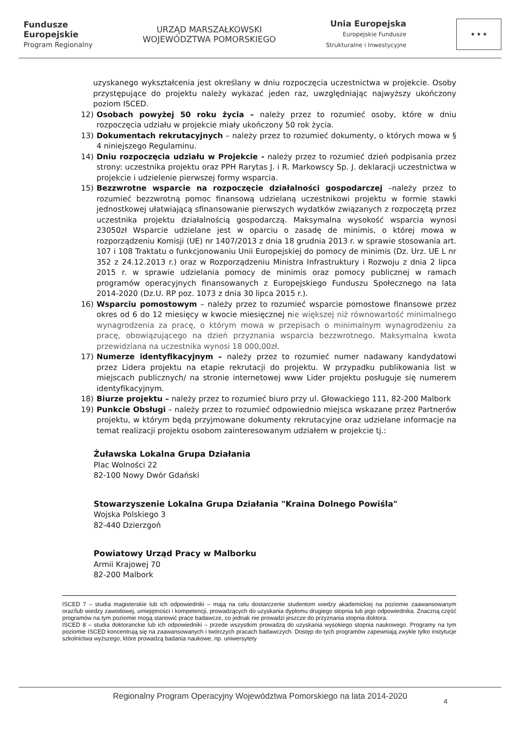Fundusze
Europejskie
Program Regionalny
URZĄD MARSZAŁKOWSKI
WOJEWÓDZTWA POMORSKIEGO
Unia Europejska
Europejskie Fundusze
Strukturalne i Inwestycyjne
★ ★ ★
uzyskanego wykształcenia jest określany w dniu rozpoczęcia uczestnictwa w projekcie. Osoby przystępujące do projektu należy wykazać jeden raz, uwzględniając najwyższy ukończony poziom ISCED.
12) Osobach powyżej 50 roku życia – należy przez to rozumieć osoby, które w dniu rozpoczęcia udziału w projekcie miały ukończony 50 rok życia.
13) Dokumentach rekrutacyjnych – należy przez to rozumieć dokumenty, o których mowa w § 4 niniejszego Regulaminu.
14) Dniu rozpoczęcia udziału w Projekcie - należy przez to rozumieć dzień podpisania przez strony: uczestnika projektu oraz PPH Rarytas J. i R. Markowscy Sp. J. deklaracji uczestnictwa w projekcie i udzielenie pierwszej formy wsparcia.
15) Bezzwrotne wsparcie na rozpoczęcie działalności gospodarczej –należy przez to rozumieć bezzwrotną pomoc finansową udzielaną uczestnikowi projektu w formie stawki jednostkowej ułatwiającą sfinansowanie pierwszych wydatków związanych z rozpoczętą przez uczestnika projektu działalnością gospodarczą. Maksymalna wysokość wsparcia wynosi 23050zł Wsparcie udzielane jest w oparciu o zasadę de minimis, o której mowa w rozporządzeniu Komisji (UE) nr 1407/2013 z dnia 18 grudnia 2013 r. w sprawie stosowania art. 107 i 108 Traktatu o funkcjonowaniu Unii Europejskiej do pomocy de minimis (Dz. Urz. UE L nr 352 z 24.12.2013 r.) oraz w Rozporządzeniu Ministra Infrastruktury i Rozwoju z dnia 2 lipca 2015 r. w sprawie udzielania pomocy de minimis oraz pomocy publicznej w ramach programów operacyjnych finansowanych z Europejskiego Funduszu Społecznego na lata 2014-2020 (Dz.U. RP poz. 1073 z dnia 30 lipca 2015 r.).
16) Wsparciu pomostowym – należy przez to rozumieć wsparcie pomostowe finansowe przez okres od 6 do 12 miesięcy w kwocie miesięcznej nie większej niż równowartość minimalnego wynagrodzenia za pracę, o którym mowa w przepisach o minimalnym wynagrodzeniu za pracę, obowiązującego na dzień przyznania wsparcia bezzwrotnego. Maksymalna kwota przewidziana na uczestnika wynosi 18 000,00zł.
17) Numerze identyfikacyjnym – należy przez to rozumieć numer nadawany kandydatowi przez Lidera projektu na etapie rekrutacji do projektu. W przypadku publikowania list w miejscach publicznych/ na stronie internetowej www Lider projektu posługuje się numerem identyfikacyjnym.
18) Biurze projektu – należy przez to rozumieć biuro przy ul. Głowackiego 111, 82-200 Malbork
19) Punkcie Obsługi – należy przez to rozumieć odpowiednio miejsca wskazane przez Partnerów projektu, w którym będą przyjmowane dokumenty rekrutacyjne oraz udzielane informacje na temat realizacji projektu osobom zainteresowanym udziałem w projekcie tj.:
Żuławska Lokalna Grupa Działania
Plac Wolności 22
82-100 Nowy Dwór Gdański
Stowarzyszenie Lokalna Grupa Działania "Kraina Dolnego Powiśla"
Wojska Polskiego 3
82-440 Dzierzgoń
Powiatowy Urząd Pracy w Malborku
Armii Krajowej 70
82-200 Malbork
ISCED 7 – studia magisterskie lub ich odpowiedniki – mają na celu dostarczenie studentom wiedzy akademickiej na poziomie zaawansowanym oraz/lub wiedzy zawodowej, umiejętności i kompetencji, prowadzących do uzyskania dyplomu drugiego stopnia lub jego odpowiednika. Znaczną część programów na tym poziomie mogą stanowić prace badawcze, co jednak nie prowadzi jeszcze do przyznania stopnia doktora.
ISCED 8 – studia doktoranckie lub ich odpowiedniki – przede wszystkim prowadzą do uzyskania wysokiego stopnia naukowego. Programy na tym poziomie ISCED koncentrują się na zaawansowanych i twórczych pracach badawczych. Dostęp do tych programów zapewniają zwykle tylko instytucje szkolnictwa wyższego, które prowadzą badania naukowe, np. uniwersytety
Regionalny Program Operacyjny Województwa Pomorskiego na lata 2014-2020
4